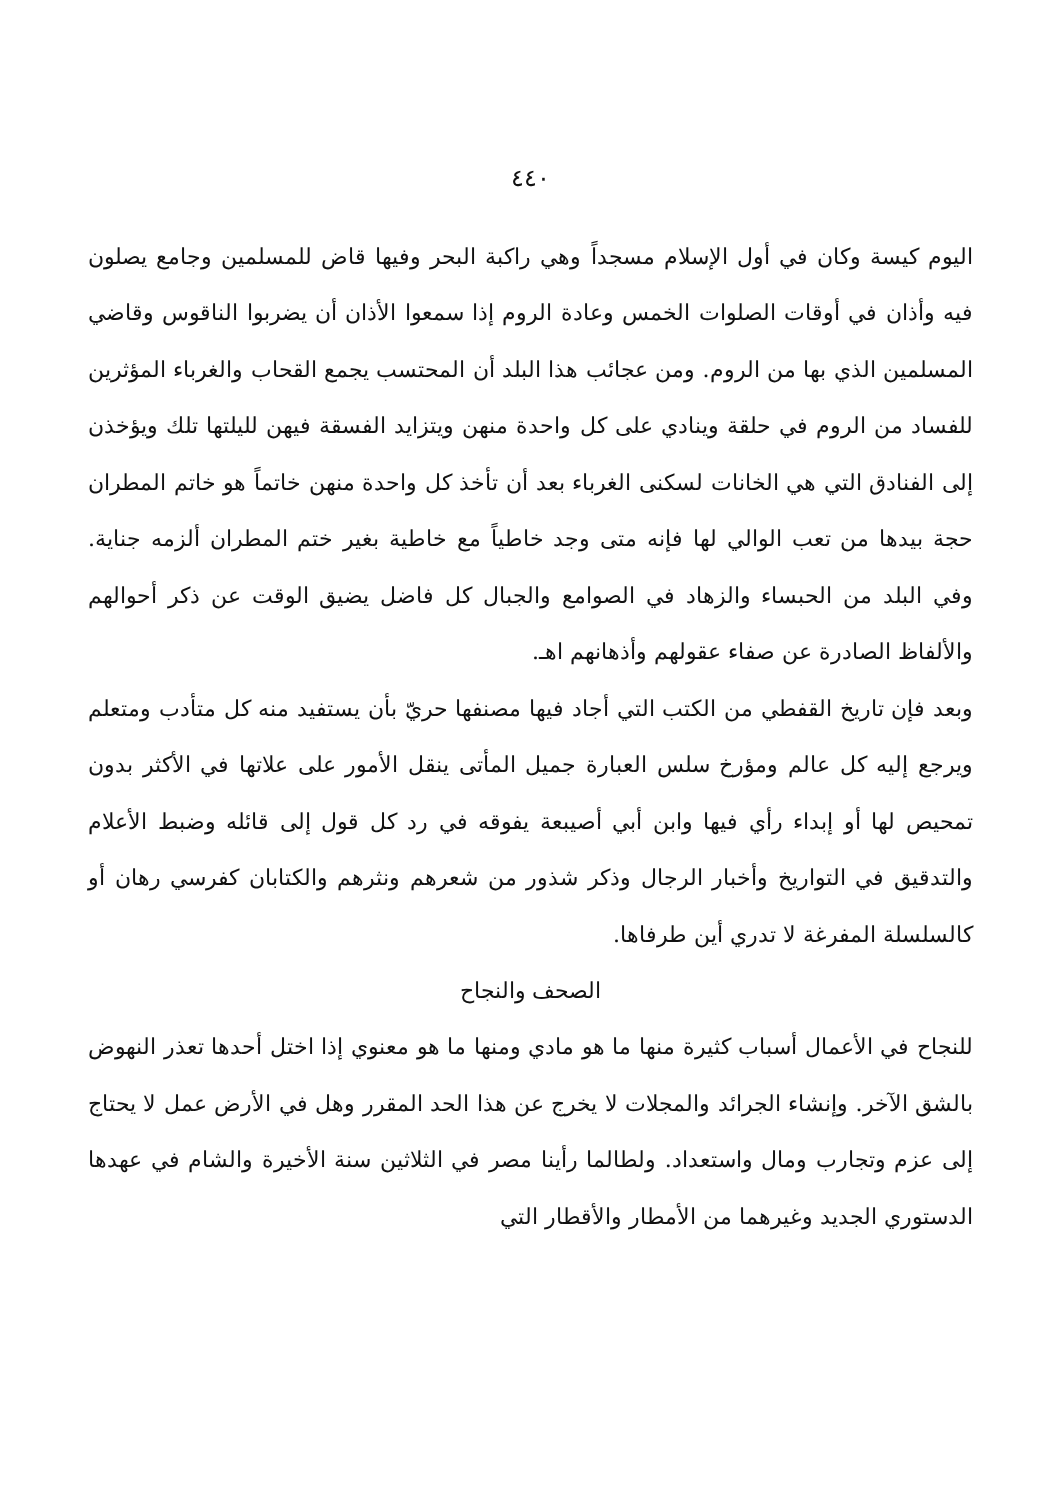٤٤٠
اليوم كيسة وكان في أول الإسلام مسجداً وهي راكبة البحر وفيها قاض للمسلمين وجامع يصلون فيه وأذان في أوقات الصلوات الخمس وعادة الروم إذا سمعوا الأذان أن يضربوا الناقوس وقاضي المسلمين الذي بها من الروم. ومن عجائب هذا البلد أن المحتسب يجمع القحاب والغرباء المؤثرين للفساد من الروم في حلقة وينادي على كل واحدة منهن ويتزايد الفسقة فيهن لليلتها تلك ويؤخذن إلى الفنادق التي هي الخانات لسكنى الغرباء بعد أن تأخذ كل واحدة منهن خاتماً هو خاتم المطران حجة بيدها من تعب الوالي لها فإنه متى وجد خاطياً مع خاطية بغير ختم المطران ألزمه جناية. وفي البلد من الحبساء والزهاد في الصوامع والجبال كل فاضل يضيق الوقت عن ذكر أحوالهم والألفاظ الصادرة عن صفاء عقولهم وأذهانهم اهـ.
وبعد فإن تاريخ القفطي من الكتب التي أجاد فيها مصنفها حريّ بأن يستفيد منه كل متأدب ومتعلم ويرجع إليه كل عالم ومؤرخ سلس العبارة جميل المأتى ينقل الأمور على علاتها في الأكثر بدون تمحيص لها أو إبداء رأي فيها وابن أبي أصيبعة يفوقه في رد كل قول إلى قائله وضبط الأعلام والتدقيق في التواريخ وأخبار الرجال وذكر شذور من شعرهم ونثرهم والكتابان كفرسي رهان أو كالسلسلة المفرغة لا تدري أين طرفاها.
الصحف والنجاح
للنجاح في الأعمال أسباب كثيرة منها ما هو مادي ومنها ما هو معنوي إذا اختل أحدها تعذر النهوض بالشق الآخر. وإنشاء الجرائد والمجلات لا يخرج عن هذا الحد المقرر وهل في الأرض عمل لا يحتاج إلى عزم وتجارب ومال واستعداد. ولطالما رأينا مصر في الثلاثين سنة الأخيرة والشام في عهدها الدستوري الجديد وغيرهما من الأمطار والأقطار التي